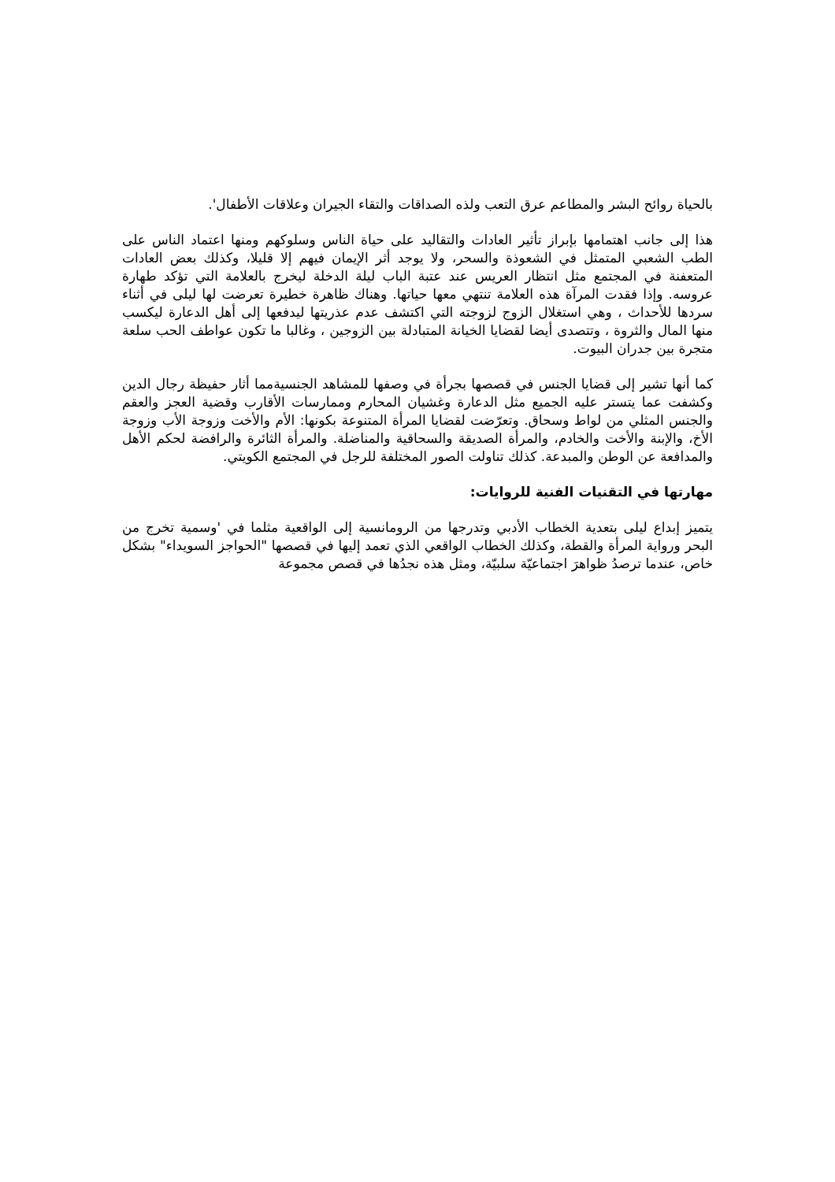بالحياة روائح البشر والمطاعم عرق التعب ولذه الصداقات والتقاء الجيران وعلاقات الأطفال'.
هذا إلى جانب اهتمامها بإبراز تأثير العادات والتقاليد على حياة الناس وسلوكهم ومنها اعتماد الناس على الطب الشعبي المتمثل في الشعوذة والسحر، ولا يوجد أثر الإيمان فيهم إلا قليلا، وكذلك بعض العادات المتعفنة في المجتمع مثل انتظار العريس عند عتبة الباب ليلة الدخلة ليخرج بالعلامة التي تؤكد طهارة عروسه. وإذا فقدت المرآة هذه العلامة تنتهي معها حياتها. وهناك ظاهرة خطيرة تعرضت لها ليلى في أثناء سردها للأحداث ، وهي استغلال الزوج لزوجته التي اكتشف عدم عذريتها ليدفعها إلى أهل الدعارة ليكسب منها المال والثروة ، وتتصدى أيضا لقضايا الخيانة المتبادلة بين الزوجين ، وغالبا ما تكون عواطف الحب سلعة متجرة بين جدران البيوت.
كما أنها تشير إلى قضايا الجنس في قصصها بجرأة في وصفها للمشاهد الجنسيةمما أثار حفيظة رجال الدين وكشفت عما يتستر عليه الجميع مثل الدعارة وغشيان المحارم وممارسات الأقارب وقضية العجز والعقم والجنس المثلي من لواط وسحاق. وتعرّضت لقضايا المرأة المتنوعة بكونها: الأم والأخت وزوجة الأب وزوجة الأخ، والإبنة والأخت والخادم، والمرأة الصديقة والسحاقية والمناضلة. والمرأة الثائرة والرافضة لحكم الأهل والمدافعة عن الوطن والمبدعة. كذلك تناولت الصور المختلفة للرجل في المجتمع الكويتي.
مهارتها في التقنيات الفنية للروايات:
يتميز إبداع ليلى بتعدية الخطاب الأدبي وتدرجها من الرومانسية إلى الواقعية مثلما في 'وسمية تخرج من البحر ورواية المرأة والقطة، وكذلك الخطاب الواقعي الذي تعمد إليها في قصصها "الحواجز السويداء" بشكل خاص، عندما ترصدُ ظواهرَ اجتماعيّة سلبيّة، ومثل هذه نجدُها في قصص مجموعة